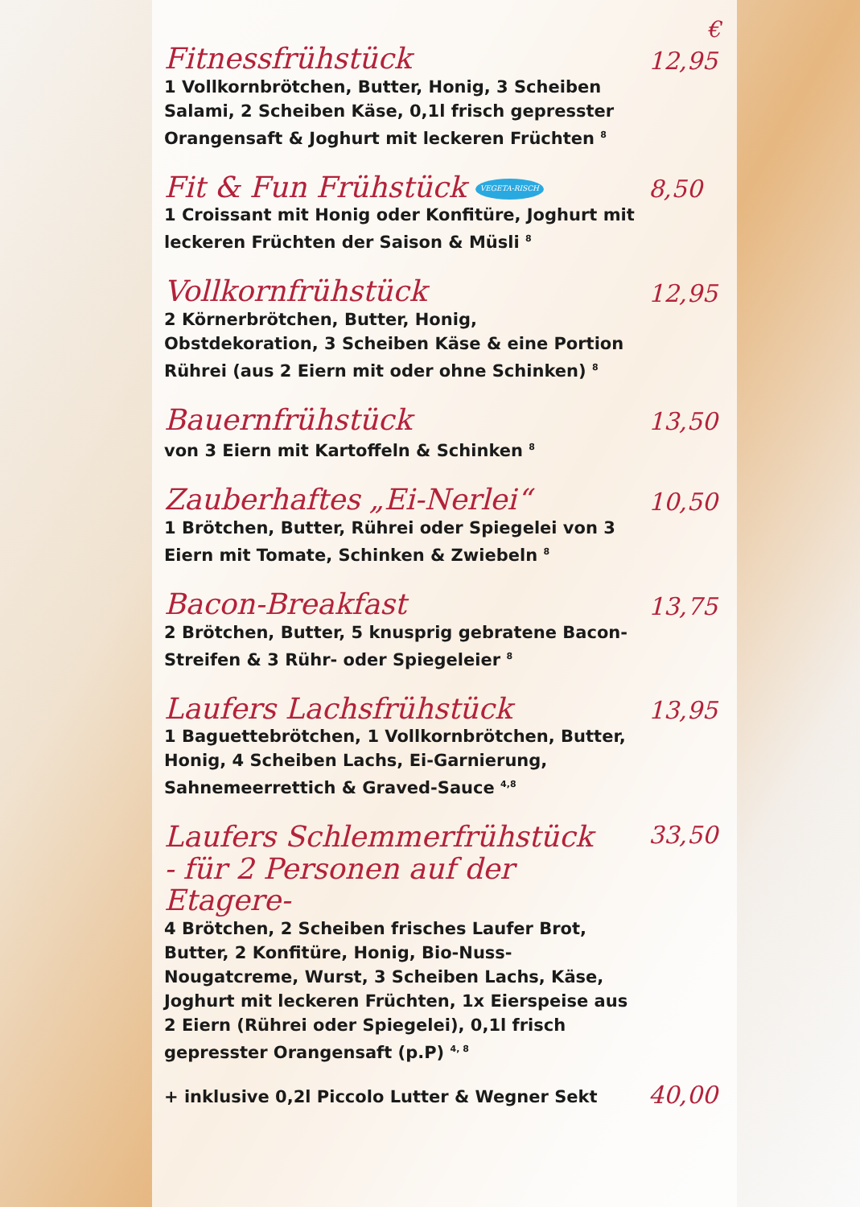€
Fitnessfrühstück 12,95
1 Vollkornbrötchen, Butter, Honig, 3 Scheiben Salami, 2 Scheiben Käse, 0,1l frisch gepresster Orangensaft & Joghurt mit leckeren Früchten <sup>8</sup>
Fit & Fun Frühstück VEGETA-RISCH 8,50
1 Croissant mit Honig oder Konfitüre, Joghurt mit leckeren Früchten der Saison & Müsli <sup>8</sup>
Vollkornfrühstück 12,95
2 Körnerbrötchen, Butter, Honig, Obstdekoration, 3 Scheiben Käse & eine Portion Rührei (aus 2 Eiern mit oder ohne Schinken) <sup>8</sup>
Bauernfrühstück 13,50
von 3 Eiern mit Kartoffeln & Schinken <sup>8</sup>
Zauberhaftes „Ei-Nerlei“10,50
1 Brötchen, Butter, Rührei oder Spiegelei von 3 Eiern mit Tomate, Schinken & Zwiebeln <sup>8</sup>
Bacon-Breakfast 13,75
2 Brötchen, Butter, 5 knusprig gebratene Bacon-Streifen & 3 Rühr- oder Spiegeleier <sup>8</sup>
Laufers Lachsfrühstück 13,95
1 Baguettebrötchen, 1 Vollkornbrötchen, Butter, Honig, 4 Scheiben Lachs, Ei-Garnierung, Sahnemeerrettich & Graved-Sauce <sup>4,8</sup>
Laufers Schlemmerfrühstück
- für 2 Personen auf der Etagere- 33,50
4 Brötchen, 2 Scheiben frisches Laufer Brot, Butter, 2 Konfitüre, Honig, Bio-Nuss-Nougatcreme, Wurst, 3 Scheiben Lachs, Käse, Joghurt mit leckeren Früchten, 1x Eierspeise aus 2 Eiern (Rührei oder Spiegelei), 0,1l frisch gepresster Orangensaft (p.P) <sup>4, 8</sup>
+ inklusive 0,2l Piccolo Lutter & Wegner Sekt 40,00